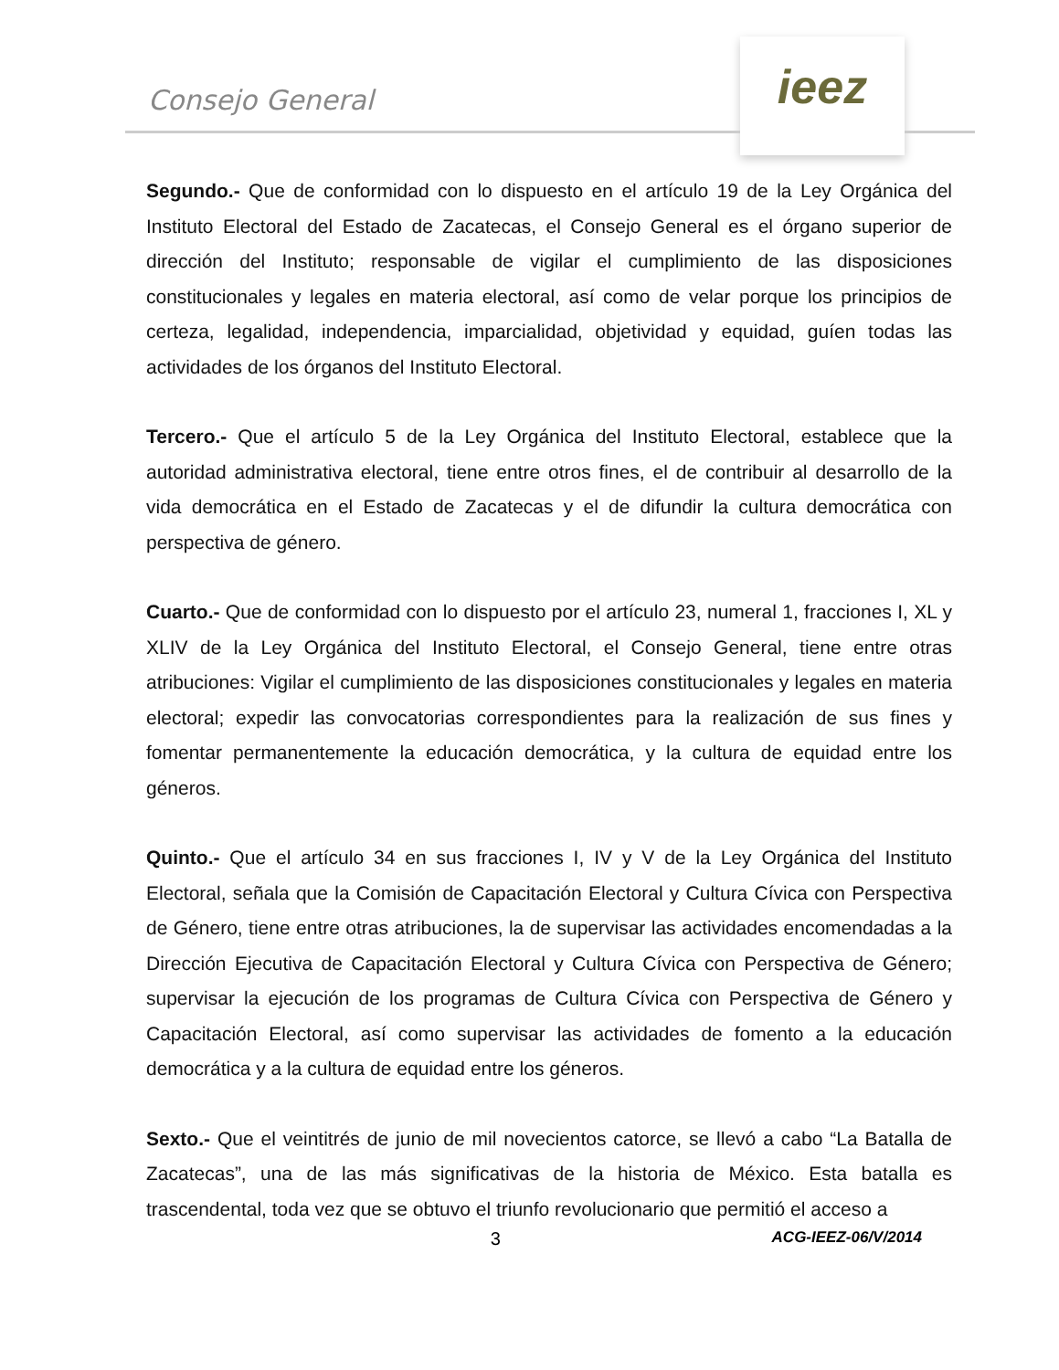Consejo General
ieez
Segundo.- Que de conformidad con lo dispuesto en el artículo 19 de la Ley Orgánica del Instituto Electoral del Estado de Zacatecas, el Consejo General es el órgano superior de dirección del Instituto; responsable de vigilar el cumplimiento de las disposiciones constitucionales y legales en materia electoral, así como de velar porque los principios de certeza, legalidad, independencia, imparcialidad, objetividad y equidad, guíen todas las actividades de los órganos del Instituto Electoral.
Tercero.- Que el artículo 5 de la Ley Orgánica del Instituto Electoral, establece que la autoridad administrativa electoral, tiene entre otros fines, el de contribuir al desarrollo de la vida democrática en el Estado de Zacatecas y el de difundir la cultura democrática con perspectiva de género.
Cuarto.- Que de conformidad con lo dispuesto por el artículo 23, numeral 1, fracciones I, XL y XLIV de la Ley Orgánica del Instituto Electoral, el Consejo General, tiene entre otras atribuciones: Vigilar el cumplimiento de las disposiciones constitucionales y legales en materia electoral; expedir las convocatorias correspondientes para la realización de sus fines y fomentar permanentemente la educación democrática, y la cultura de equidad entre los géneros.
Quinto.- Que el artículo 34 en sus fracciones I, IV y V de la Ley Orgánica del Instituto Electoral, señala que la Comisión de Capacitación Electoral y Cultura Cívica con Perspectiva de Género, tiene entre otras atribuciones, la de supervisar las actividades encomendadas a la Dirección Ejecutiva de Capacitación Electoral y Cultura Cívica con Perspectiva de Género; supervisar la ejecución de los programas de Cultura Cívica con Perspectiva de Género y Capacitación Electoral, así como supervisar las actividades de fomento a la educación democrática y a la cultura de equidad entre los géneros.
Sexto.- Que el veintitrés de junio de mil novecientos catorce, se llevó a cabo “La Batalla de Zacatecas”, una de las más significativas de la historia de México. Esta batalla es trascendental, toda vez que se obtuvo el triunfo revolucionario que permitió el acceso a
3 ACG-IEEZ-06/V/2014